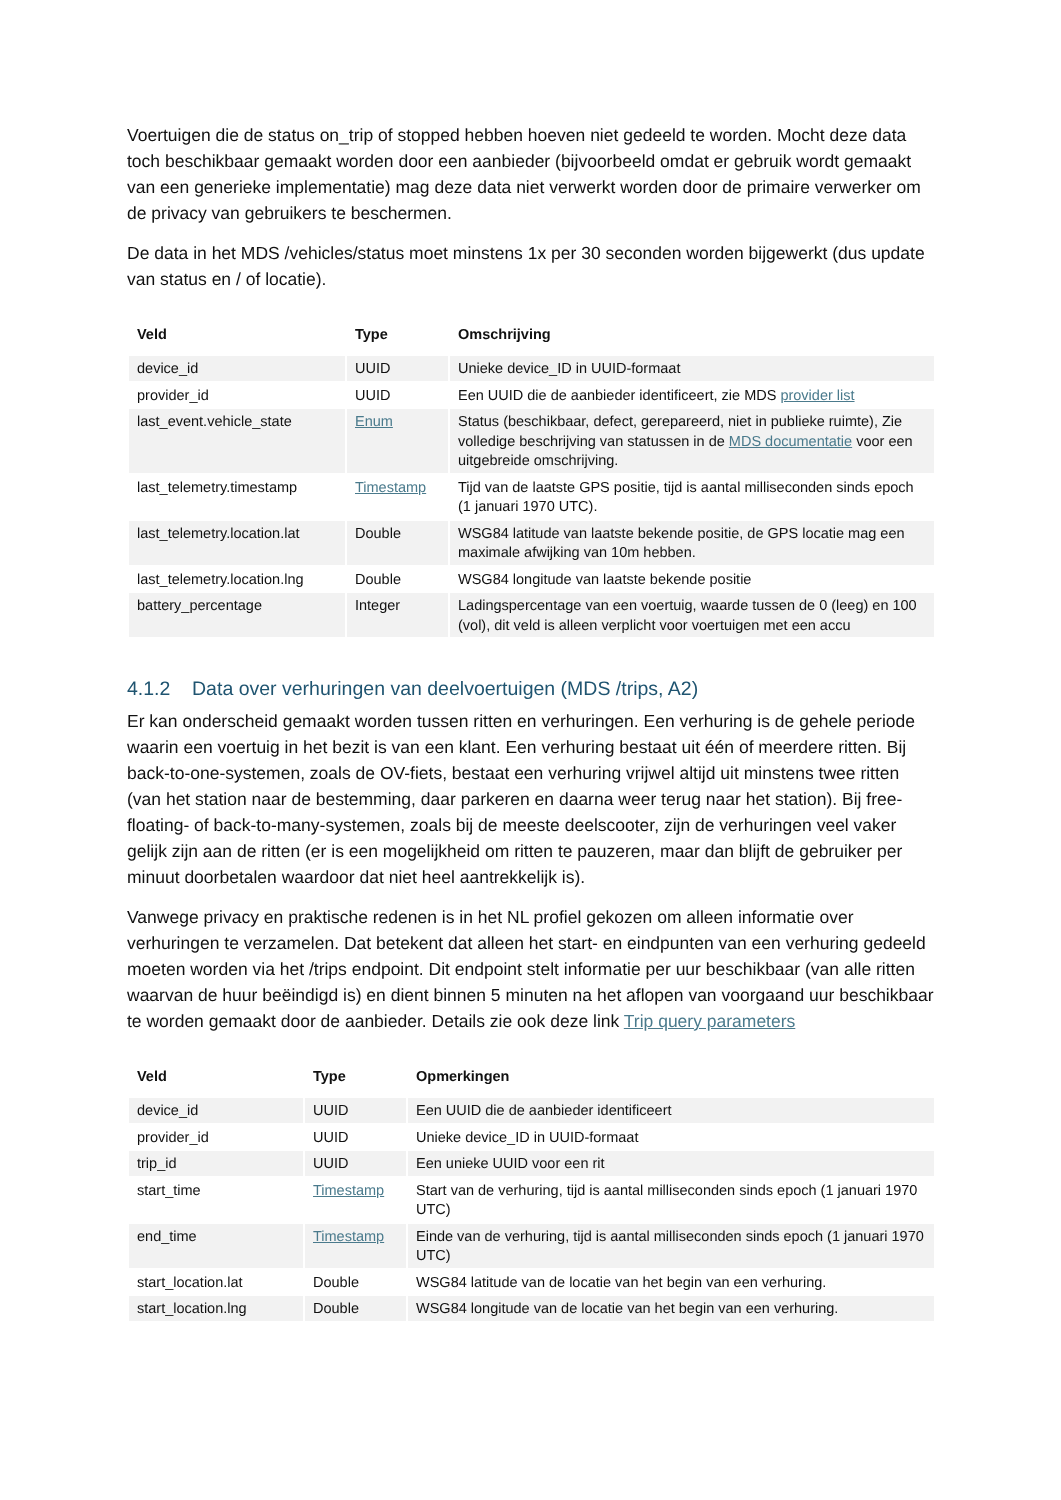Voertuigen die de status on_trip of stopped hebben hoeven niet gedeeld te worden. Mocht deze data toch beschikbaar gemaakt worden door een aanbieder (bijvoorbeeld omdat er gebruik wordt gemaakt van een generieke implementatie) mag deze data niet verwerkt worden door de primaire verwerker om de privacy van gebruikers te beschermen.
De data in het MDS /vehicles/status moet minstens 1x per 30 seconden worden bijgewerkt (dus update van status en / of locatie).
| Veld | Type | Omschrijving |
| --- | --- | --- |
| device_id | UUID | Unieke device_ID in UUID-formaat |
| provider_id | UUID | Een UUID die de aanbieder identificeert, zie MDS provider list |
| last_event.vehicle_state | Enum | Status (beschikbaar, defect, gerepareerd, niet in publieke ruimte), Zie volledige beschrijving van statussen in de MDS documentatie voor een uitgebreide omschrijving. |
| last_telemetry.timestamp | Timestamp | Tijd van de laatste GPS positie, tijd is aantal milliseconden sinds epoch (1 januari 1970 UTC). |
| last_telemetry.location.lat | Double | WSG84 latitude van laatste bekende positie, de GPS locatie mag een maximale afwijking van 10m hebben. |
| last_telemetry.location.lng | Double | WSG84 longitude van laatste bekende positie |
| battery_percentage | Integer | Ladingspercentage van een voertuig, waarde tussen de 0 (leeg) en 100 (vol), dit veld is alleen verplicht voor voertuigen met een accu |
4.1.2 Data over verhuringen van deelvoertuigen (MDS /trips, A2)
Er kan onderscheid gemaakt worden tussen ritten en verhuringen. Een verhuring is de gehele periode waarin een voertuig in het bezit is van een klant. Een verhuring bestaat uit één of meerdere ritten. Bij back-to-one-systemen, zoals de OV-fiets, bestaat een verhuring vrijwel altijd uit minstens twee ritten (van het station naar de bestemming, daar parkeren en daarna weer terug naar het station). Bij free-floating- of back-to-many-systemen, zoals bij de meeste deelscooter, zijn de verhuringen veel vaker gelijk zijn aan de ritten (er is een mogelijkheid om ritten te pauzeren, maar dan blijft de gebruiker per minuut doorbetalen waardoor dat niet heel aantrekkelijk is).
Vanwege privacy en praktische redenen is in het NL profiel gekozen om alleen informatie over verhuringen te verzamelen. Dat betekent dat alleen het start- en eindpunten van een verhuring gedeeld moeten worden via het /trips endpoint. Dit endpoint stelt informatie per uur beschikbaar (van alle ritten waarvan de huur beëindigd is) en dient binnen 5 minuten na het aflopen van voorgaand uur beschikbaar te worden gemaakt door de aanbieder. Details zie ook deze link Trip query parameters
| Veld | Type | Opmerkingen |
| --- | --- | --- |
| device_id | UUID | Een UUID die de aanbieder identificeert |
| provider_id | UUID | Unieke device_ID in UUID-formaat |
| trip_id | UUID | Een unieke UUID voor een rit |
| start_time | Timestamp | Start van de verhuring, tijd is aantal milliseconden sinds epoch (1 januari 1970 UTC) |
| end_time | Timestamp | Einde van de verhuring, tijd is aantal milliseconden sinds epoch (1 januari 1970 UTC) |
| start_location.lat | Double | WSG84 latitude van de locatie van het begin van een verhuring. |
| start_location.lng | Double | WSG84 longitude van de locatie van het begin van een verhuring. |